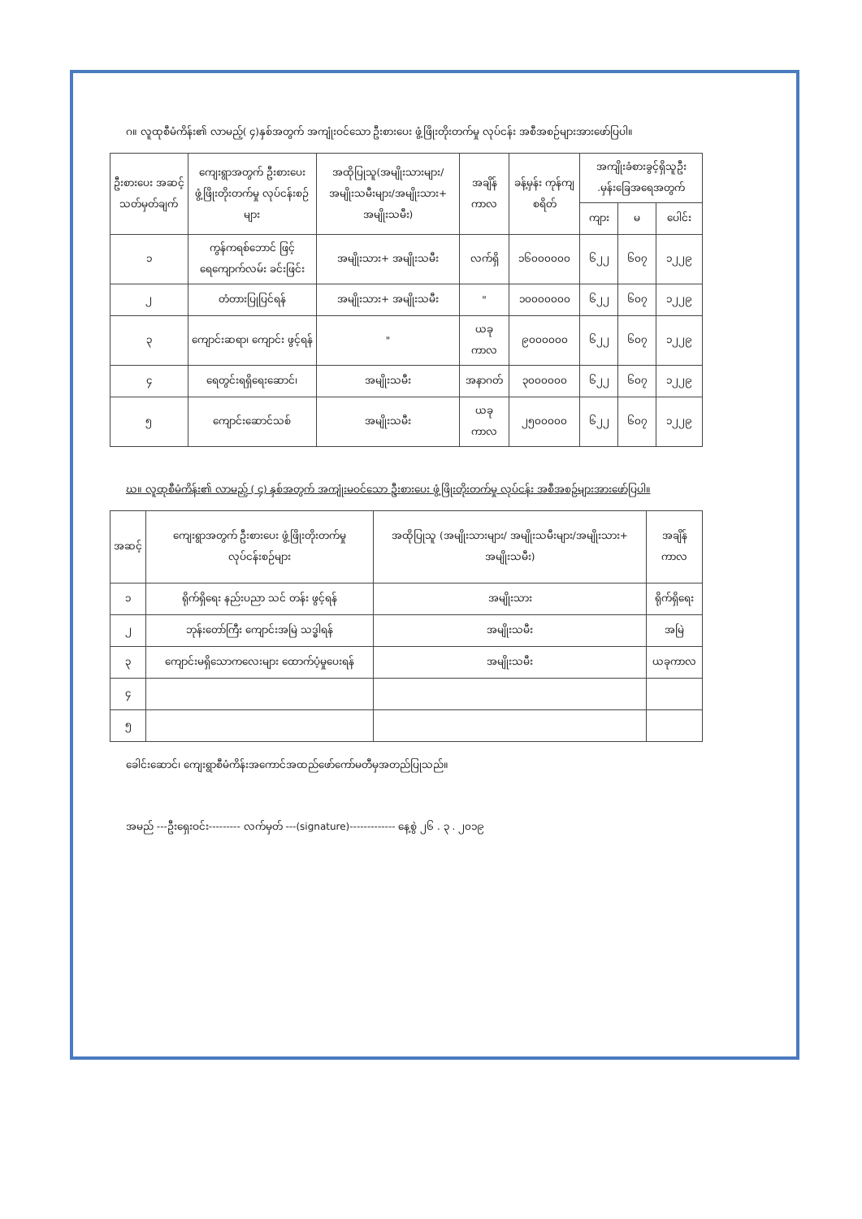ဂ။ လူထုစီမံကိန်း၏ လာမည့်( ၄)နှစ်အတွက် အကျုံးဝင်သော ဦးစားပေး ဖွံ့ဖြိုးတိုးတက်မှု လုပ်ငန်း အစီအစဉ်များအားဖော်ပြပါ။
| ဦးစားပေး အဆင့် သတ်မှတ်ချက် | ကျေးရွာအတွက် ဦးစားပေး ဖွံ့ဖြိုးတိုးတက်မှု လုပ်ငန်းစဉ်များ | အထိုပြုသူ(အမျိုးသားများ/ အမျိုးသမီးများ/အမျိုးသား+ အမျိုးသမီး) | အချိန်ကာလ | ခန့်မှန်း ကုန်ကျ စရိတ် | အကျိုးခံစားခွင့်ရှိသူဦး .မှန်းခြေအရေအတွက် | | |
| --- | --- | --- | --- | --- | --- | --- | --- |
| | | | | | ကျား | မ | ပေါင်း |
| ၁ | ကွန်ကရစ်ဘောင် ဖြင့် ရေကျောက်လမ်း ခင်းဖြင်း | အမျိုးသား+ အမျိုးသမီး | လက်ရှိ | ၁၆၀၀၀၀၀၀ | ၆၂၂ | ၆၀၇ | ၁၂၂၉ |
| ၂ | တံတားပြုပြင်ရန် | အမျိုးသား+ အမျိုးသမီး | " | ၁၀၀၀၀၀၀၀ | ၆၂၂ | ၆၀၇ | ၁၂၂၉ |
| ၃ | ကျောင်းဆရာ၊ ကျောင်း ဖွင့်ရန် | " | ယခုကာလ | ၉၀၀၀၀၀၀ | ၆၂၂ | ၆၀၇ | ၁၂၂၉ |
| ၄ | ရေတွင်းရရှိရေးဆောင်၊ | အမျိုးသမီး | အနာဂတ် | ၃၀၀၀၀၀၀ | ၆၂၂ | ၆၀၇ | ၁၂၂၉ |
| ၅ | ကျောင်းဆောင်သစ် | အမျိုးသမီး | ယခုကာလ | ၂၅၀၀၀၀၀ | ၆၂၂ | ၆၀၇ | ၁၂၂၉ |
ဃ။ လူထုစီမံကိန်း၏ လာမည့် ( ၄) နှစ်အတွက် အကျုံးမဝင်သော ဦးစားပေး ဖွံ့ဖြိုးတိုးတက်မှု လုပ်ငန်း အစီအစဉ်များအားဖော်ပြပါ။
| အဆင့် | ကျေးရွာအတွက် ဦးစားပေး ဖွံ့ဖြိုးတိုးတက်မှု လုပ်ငန်းစဉ်များ | အထိုပြုသူ (အမျိုးသားများ/ အမျိုးသမီးများ/အမျိုးသား+ အမျိုးသမီး) | အချိန်ကာလ |
| --- | --- | --- | --- |
| ၁ | ရိုက်ရှိရေး နည်းပညာ သင် တန်း ဖွင့်ရန် | အမျိုးသား | ရိုက်ရှိရေး |
| ၂ | ဘုန်းတော်ကြီး ကျောင်းအမြဲ သဒ္ဓါရန် | အမျိုးသမီး | အမြဲ |
| ၃ | ကျောင်းမရှိသောကလေးများ ထောက်ပံ့မှုပေးရန် | အမျိုးသမီး | ယခုကာလ |
| ၄ | | | |
| ၅ | | | |
ခေါင်းဆောင်၊ ကျေးရွာစီမံကိန်းအကောင်အထည်ဖော်ကော်မတီမှအတည်ပြုသည်။
အမည် ---ဦးရှေးဝင်း--------- လက်မှတ် ---(signature)------------- နေ့စွဲ ၂၆ . ၃ . ၂၀၁၉